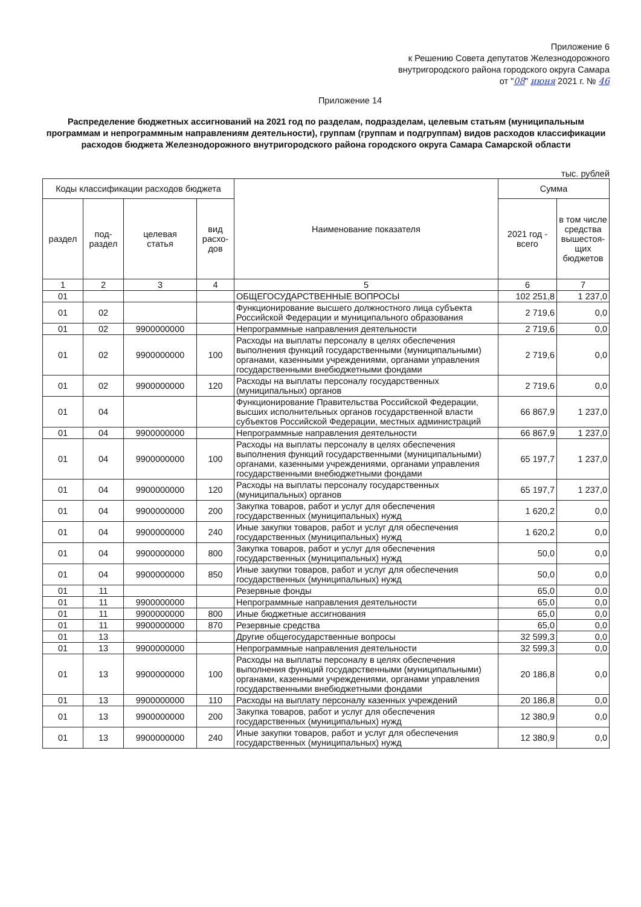Приложение 6
к Решению Совета депутатов Железнодорожного
внутригородского района городского округа Самара
от "08" июня 2021 г. № 46
Приложение 14
Распределение бюджетных ассигнований на 2021 год по разделам, подразделам, целевым статьям (муниципальным программам и непрограммным направлениям деятельности), группам (группам и подгруппам) видов расходов классификации расходов бюджета Железнодорожного внутригородского района городского округа Самара Самарской области
тыс. рублей
| Коды классификации расходов бюджета | | | | Наименование показателя | Сумма | |
| --- | --- | --- | --- | --- | --- | --- |
| раздел | под- раздел | целевая статья | вид расхо- дов | | 2021 год - всего | в том числе средства вышестоя-щих бюджетов |
| 1 | 2 | 3 | 4 | 5 | 6 | 7 |
| 01 | | | | ОБЩЕГОСУДАРСТВЕННЫЕ ВОПРОСЫ | 102 251,8 | 1 237,0 |
| 01 | 02 | | | Функционирование высшего должностного лица субъекта Российской Федерации и муниципального образования | 2 719,6 | 0,0 |
| 01 | 02 | 9900000000 | | Непрограммные направления деятельности | 2 719,6 | 0,0 |
| 01 | 02 | 9900000000 | 100 | Расходы на выплаты персоналу в целях обеспечения выполнения функций государственными (муниципальными) органами, казенными учреждениями, органами управления государственными внебюджетными фондами | 2 719,6 | 0,0 |
| 01 | 02 | 9900000000 | 120 | Расходы на выплаты персоналу государственных (муниципальных) органов | 2 719,6 | 0,0 |
| 01 | 04 | | | Функционирование Правительства Российской Федерации, высших исполнительных органов государственной власти субъектов Российской Федерации, местных администраций | 66 867,9 | 1 237,0 |
| 01 | 04 | 9900000000 | | Непрограммные направления деятельности | 66 867,9 | 1 237,0 |
| 01 | 04 | 9900000000 | 100 | Расходы на выплаты персоналу в целях обеспечения выполнения функций государственными (муниципальными) органами, казенными учреждениями, органами управления государственными внебюджетными фондами | 65 197,7 | 1 237,0 |
| 01 | 04 | 9900000000 | 120 | Расходы на выплаты персоналу государственных (муниципальных) органов | 65 197,7 | 1 237,0 |
| 01 | 04 | 9900000000 | 200 | Закупка товаров, работ и услуг для обеспечения государственных (муниципальных) нужд | 1 620,2 | 0,0 |
| 01 | 04 | 9900000000 | 240 | Иные закупки товаров, работ и услуг для обеспечения государственных (муниципальных) нужд | 1 620,2 | 0,0 |
| 01 | 04 | 9900000000 | 800 | Закупка товаров, работ и услуг для обеспечения государственных (муниципальных) нужд | 50,0 | 0,0 |
| 01 | 04 | 9900000000 | 850 | Иные закупки товаров, работ и услуг для обеспечения государственных (муниципальных) нужд | 50,0 | 0,0 |
| 01 | 11 | | | Резервные фонды | 65,0 | 0,0 |
| 01 | 11 | 9900000000 | | Непрограммные направления деятельности | 65,0 | 0,0 |
| 01 | 11 | 9900000000 | 800 | Иные бюджетные ассигнования | 65,0 | 0,0 |
| 01 | 11 | 9900000000 | 870 | Резервные средства | 65,0 | 0,0 |
| 01 | 13 | | | Другие общегосударственные вопросы | 32 599,3 | 0,0 |
| 01 | 13 | 9900000000 | | Непрограммные направления деятельности | 32 599,3 | 0,0 |
| 01 | 13 | 9900000000 | 100 | Расходы на выплаты персоналу в целях обеспечения выполнения функций государственными (муниципальными) органами, казенными учреждениями, органами управления государственными внебюджетными фондами | 20 186,8 | 0,0 |
| 01 | 13 | 9900000000 | 110 | Расходы на выплату персоналу казенных учреждений | 20 186,8 | 0,0 |
| 01 | 13 | 9900000000 | 200 | Закупка товаров, работ и услуг для обеспечения государственных (муниципальных) нужд | 12 380,9 | 0,0 |
| 01 | 13 | 9900000000 | 240 | Иные закупки товаров, работ и услуг для обеспечения государственных (муниципальных) нужд | 12 380,9 | 0,0 |